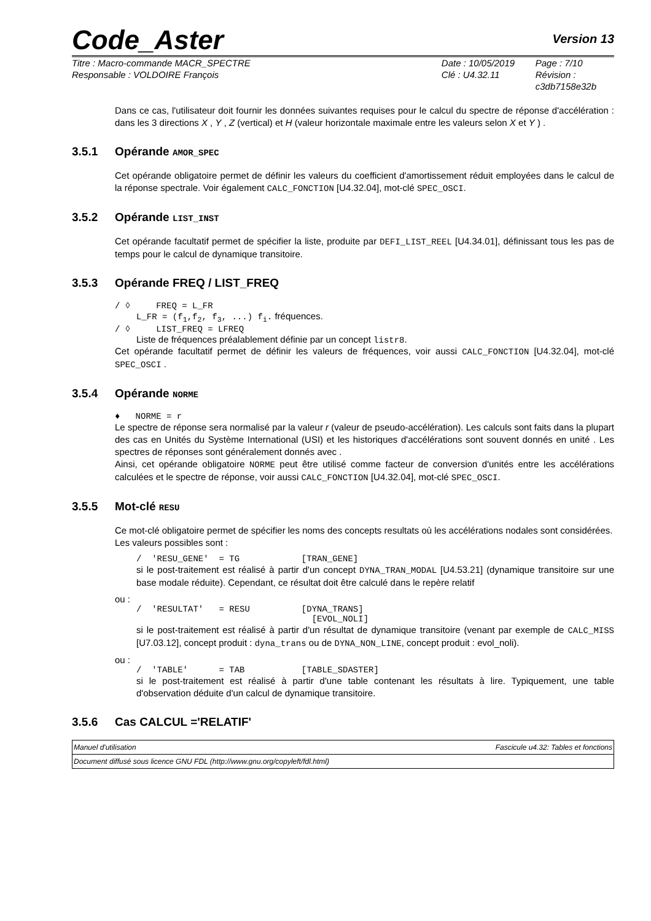Code_Aster
Version 13
Titre : Macro-commande MACR_SPECTRE
Responsable : VOLDOIRE François
Date : 10/05/2019
Clé : U4.32.11
Page : 7/10
Révision :
c3db7158e32b
Dans ce cas, l'utilisateur doit fournir les données suivantes requises pour le calcul du spectre de réponse d'accélération : dans les 3 directions X , Y , Z (vertical) et H (valeur horizontale maximale entre les valeurs selon X et Y ) .
3.5.1 Opérande AMOR_SPEC
Cet opérande obligatoire permet de définir les valeurs du coefficient d'amortissement réduit employées dans le calcul de la réponse spectrale. Voir également CALC_FONCTION [U4.32.04], mot-clé SPEC_OSCI.
3.5.2 Opérande LIST_INST
Cet opérande facultatif permet de spécifier la liste, produite par DEFI_LIST_REEL [U4.34.01], définissant tous les pas de temps pour le calcul de dynamique transitoire.
3.5.3 Opérande FREQ / LIST_FREQ
/ ◊ FREQ = L_FR
L_FR = (f<sub>1</sub>,f<sub>2</sub>, f<sub>3</sub>, ...) f<sub>i</sub>. fréquences.
/ ◊ LIST_FREQ = LFREQ
Liste de fréquences préalablement définie par un concept listr8.
Cet opérande facultatif permet de définir les valeurs de fréquences, voir aussi CALC_FONCTION [U4.32.04], mot-clé SPEC_OSCI .
3.5.4 Opérande NORME
♦ NORME = r
Le spectre de réponse sera normalisé par la valeur r (valeur de pseudo-accélération). Les calculs sont faits dans la plupart des cas en Unités du Système International (USI) et les historiques d'accélérations sont souvent donnés en unité . Les spectres de réponses sont généralement donnés avec .
Ainsi, cet opérande obligatoire NORME peut être utilisé comme facteur de conversion d'unités entre les accélérations calculées et le spectre de réponse, voir aussi CALC_FONCTION [U4.32.04], mot-clé SPEC_OSCI.
3.5.5 Mot-clé RESU
Ce mot-clé obligatoire permet de spécifier les noms des concepts resultats où les accélérations nodales sont considérées.
Les valeurs possibles sont :
/ 'RESU_GENE' = TG [TRAN_GENE]
si le post-traitement est réalisé à partir d'un concept DYNA_TRAN_MODAL [U4.53.21] (dynamique transitoire sur une base modale réduite). Cependant, ce résultat doit être calculé dans le repère relatif
ou :
/ 'RESULTAT' = RESU [DYNA_TRANS]
[EVOL_NOLI]
si le post-traitement est réalisé à partir d'un résultat de dynamique transitoire (venant par exemple de CALC_MISS [U7.03.12], concept produit : dyna_trans ou de DYNA_NON_LINE, concept produit : evol_noli).
ou :
/ 'TABLE' = TAB [TABLE_SDASTER]
si le post-traitement est réalisé à partir d'une table contenant les résultats à lire. Typiquement, une table d'observation déduite d'un calcul de dynamique transitoire.
3.5.6 Cas CALCUL ='RELATIF'
Manuel d'utilisation Fascicule u4.32: Tables et fonctions
Document diffusé sous licence GNU FDL (http://www.gnu.org/copyleft/fdl.html)